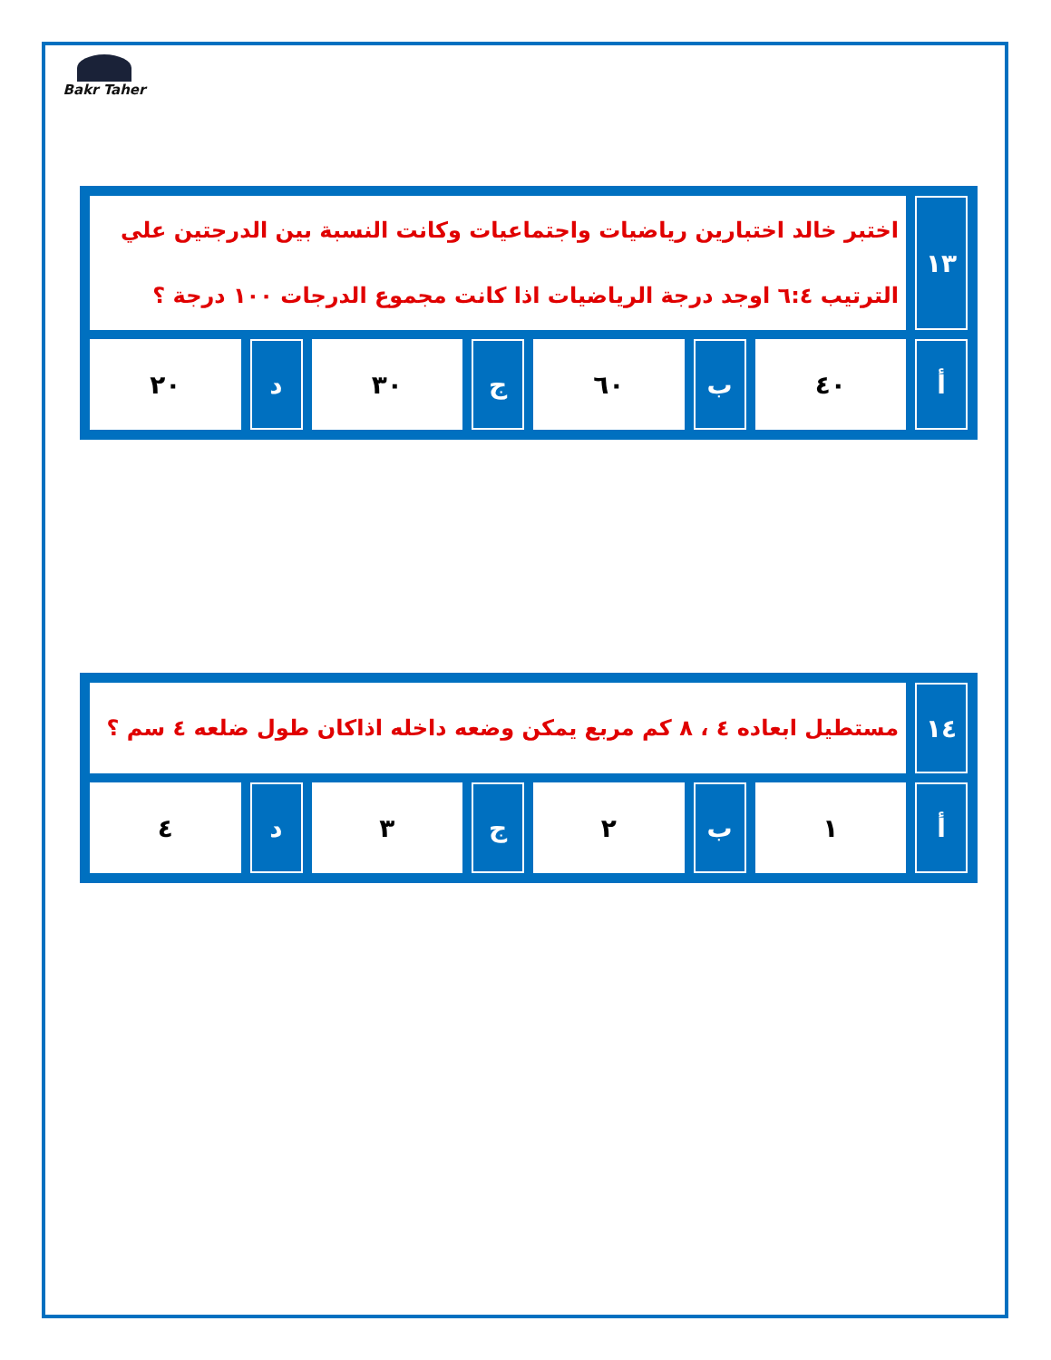Bakr Taher
| ١٣ | اختبر خالد اختبارين رياضيات واجتماعيات وكانت النسبة بين الدرجتين علي الترتيب ٦:٤ اوجد درجة الرياضيات اذا كانت مجموع الدرجات ١٠٠ درجة ؟ | | | | | | |
| أ | ٤٠ | ب | ٦٠ | ج | ٣٠ | د | ٢٠ |
| ١٤ | مستطيل ابعاده ٤ ، ٨ كم مربع يمكن وضعه داخله اذاكان طول ضلعه ٤ سم ؟ | | | | | | |
| أ | ١ | ب | ٢ | ج | ٣ | د | ٤ |